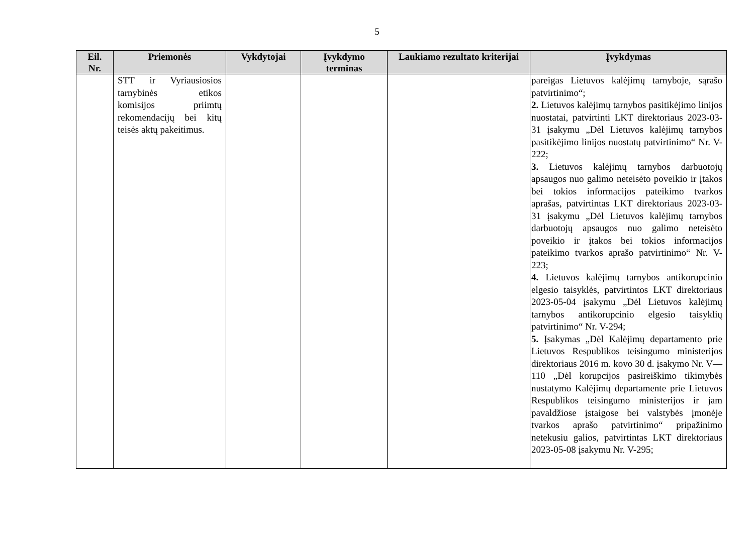5
| Eil. Nr. | Priemonės | Vykdytojai | Įvykdymo terminas | Laukiamo rezultato kriterijai | Įvykdymas |
| --- | --- | --- | --- | --- | --- |
| | STT ir Vyriausiosios tarnybinės etikos komisijos priimtų rekomendacijų bei kitų teisės aktų pakeitimus. | | | | pareigas Lietuvos kalėjimų tarnyboje, sąrašo patvirtinimo“; 2. Lietuvos kalėjimų tarnybos pasitikėjimo linijos nuostatai, patvirtinti LKT direktoriaus 2023-03-31 įsakymu „Dėl Lietuvos kalėjimų tarnybos pasitikėjimo linijos nuostatų patvirtinimo“ Nr. V-222; 3. Lietuvos kalėjimų tarnybos darbuotojų apsaugos nuo galimo neteisėto poveikio ir įtakos bei tokios informacijos pateikimo tvarkos aprašas, patvirtintas LKT direktoriaus 2023-03-31 įsakymu „Dėl Lietuvos kalėjimų tarnybos darbuotojų apsaugos nuo galimo neteisėto poveikio ir įtakos bei tokios informacijos pateikimo tvarkos aprašo patvirtinimo“ Nr. V-223; 4. Lietuvos kalėjimų tarnybos antikorupcinio elgesio taisyklės, patvirtintos LKT direktoriaus 2023-05-04 įsakymu „Dėl Lietuvos kalėjimų tarnybos antikorupcinio elgesio taisyklių patvirtinimo“ Nr. V-294; 5. Įsakymas „Dėl Kalėjimų departamento prie Lietuvos Respublikos teisingumo ministerijos direktoriaus 2016 m. kovo 30 d. įsakymo Nr. V—110 „Dėl korupcijos pasireiškimo tikimybės nustatymo Kalėjimų departamente prie Lietuvos Respublikos teisingumo ministerijos ir jam pavaldžiose įstaigose bei valstybės įmonėje tvarkos aprašo patvirtinimo“ pripažinimo netekusiu galios, patvirtintas LKT direktoriaus 2023-05-08 įsakymu Nr. V-295; |